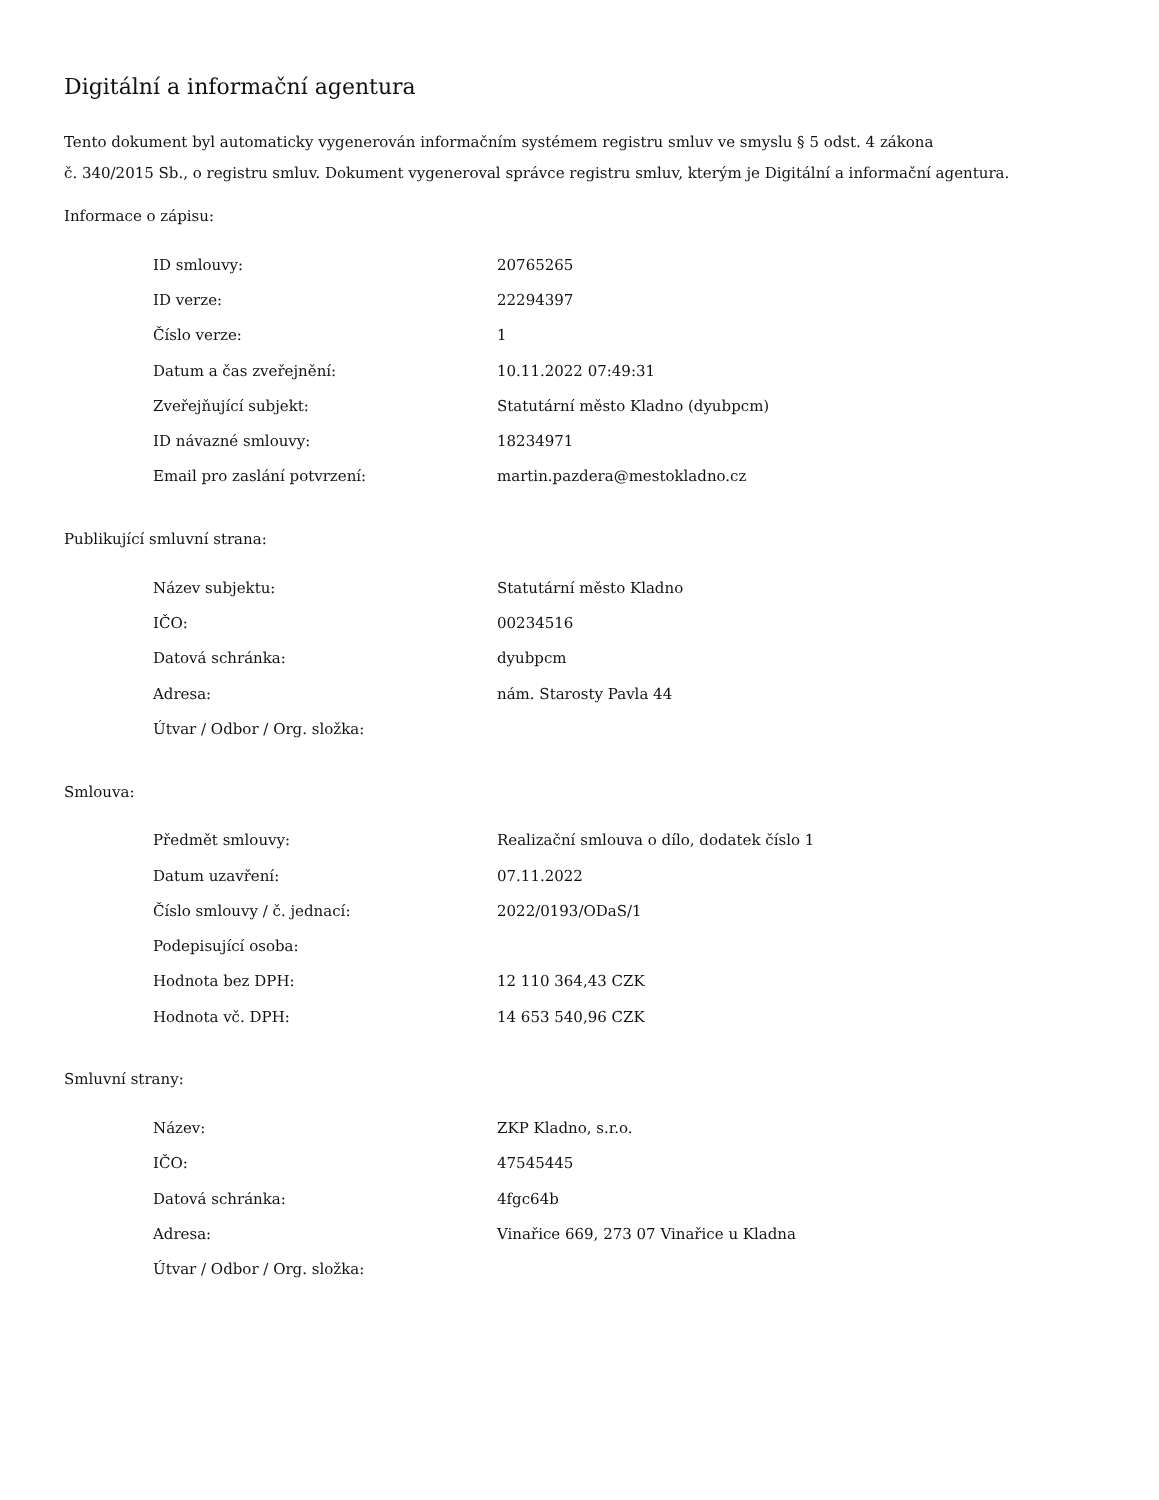Digitální a informační agentura
Tento dokument byl automaticky vygenerován informačním systémem registru smluv ve smyslu § 5 odst. 4 zákona
č. 340/2015 Sb., o registru smluv. Dokument vygeneroval správce registru smluv, kterým je Digitální a informační agentura.
Informace o zápisu:
| ID smlouvy: | 20765265 |
| ID verze: | 22294397 |
| Číslo verze: | 1 |
| Datum a čas zveřejnění: | 10.11.2022 07:49:31 |
| Zveřejňující subjekt: | Statutární město Kladno (dyubpcm) |
| ID návazné smlouvy: | 18234971 |
| Email pro zaslání potvrzení: | martin.pazdera@mestokladno.cz |
Publikující smluvní strana:
| Název subjektu: | Statutární město Kladno |
| IČO: | 00234516 |
| Datová schránka: | dyubpcm |
| Adresa: | nám. Starosty Pavla 44 |
| Útvar / Odbor / Org. složka: | |
Smlouva:
| Předmět smlouvy: | Realizační smlouva o dílo, dodatek číslo 1 |
| Datum uzavření: | 07.11.2022 |
| Číslo smlouvy / č. jednací: | 2022/0193/ODaS/1 |
| Podepisující osoba: | |
| Hodnota bez DPH: | 12 110 364,43 CZK |
| Hodnota vč. DPH: | 14 653 540,96 CZK |
Smluvní strany:
| Název: | ZKP Kladno, s.r.o. |
| IČO: | 47545445 |
| Datová schránka: | 4fgc64b |
| Adresa: | Vinařice 669, 273 07 Vinařice u Kladna |
| Útvar / Odbor / Org. složka: | |